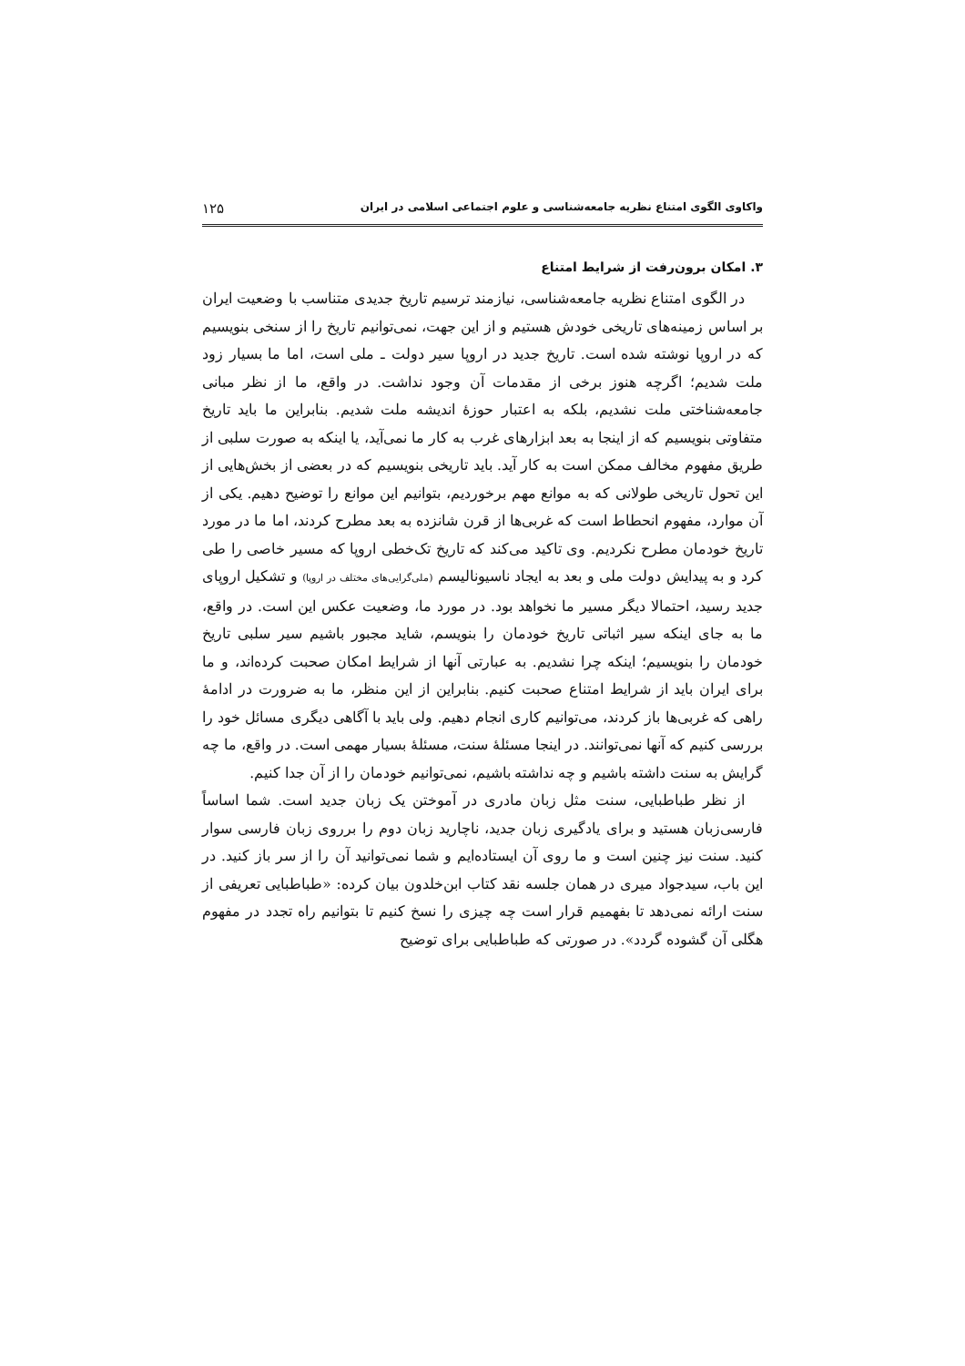واکاوی الگوی امتناع نظریه جامعه‌شناسی و علوم اجتماعی اسلامی در ایران ۱۲۵
۳. امکان برون‌رفت از شرایط امتناع
در الگوی امتناع نظریه جامعه‌شناسی، نیازمند ترسیم تاریخ جدیدی متناسب با وضعیت ایران بر اساس زمینه‌های تاریخی خودش هستیم و از این جهت، نمی‌توانیم تاریخ را از سنخی بنویسیم که در اروپا نوشته شده است. تاریخ جدید در اروپا سیر دولت ـ ملی است، اما ما بسیار زود ملت شدیم؛ اگرچه هنوز برخی از مقدمات آن وجود نداشت. در واقع، ما از نظر مبانی جامعه‌شناختی ملت نشدیم، بلکه به اعتبار حوزهٔ اندیشه ملت شدیم. بنابراین ما باید تاریخ متفاوتی بنویسیم که از اینجا به بعد ابزارهای غرب به کار ما نمی‌آید، یا اینکه به صورت سلبی از طریق مفهوم مخالف ممکن است به کار آید. باید تاریخی بنویسیم که در بعضی از بخش‌هایی از این تحول تاریخی طولانی که به موانع مهم برخوردیم، بتوانیم این موانع را توضیح دهیم. یکی از آن موارد، مفهوم انحطاط است که غربی‌ها از قرن شانزده به بعد مطرح کردند، اما ما در مورد تاریخ خودمان مطرح نکردیم. وی تاکید می‌کند که تاریخ تک‌خطی اروپا که مسیر خاصی را طی کرد و به پیدایش دولت ملی و بعد به ایجاد ناسیونالیسم (ملی‌گرایی‌های مختلف در اروپا) و تشکیل اروپای جدید رسید، احتمالا دیگر مسیر ما نخواهد بود. در مورد ما، وضعیت عکس این است. در واقع، ما به جای اینکه سیر اثباتی تاریخ خودمان را بنویسم، شاید مجبور باشیم سیر سلبی تاریخ خودمان را بنویسیم؛ اینکه چرا نشدیم. به عبارتی آنها از شرایط امکان صحبت کرده‌اند، و ما برای ایران باید از شرایط امتناع صحبت کنیم. بنابراین از این منظر، ما به ضرورت در ادامهٔ راهی که غربی‌ها باز کردند، می‌توانیم کاری انجام دهیم. ولی باید با آگاهی دیگری مسائل خود را بررسی کنیم که آنها نمی‌توانند. در اینجا مسئلهٔ سنت، مسئلهٔ بسیار مهمی است. در واقع، ما چه گرایش به سنت داشته باشیم و چه نداشته باشیم، نمی‌توانیم خودمان را از آن جدا کنیم.
از نظر طباطبایی، سنت مثل زبان مادری در آموختن یک زبان جدید است. شما اساساً فارسی‌زبان هستید و برای یادگیری زبان جدید، ناچارید زبان دوم را برروی زبان فارسی سوار کنید. سنت نیز چنین است و ما روی آن ایستاده‌ایم و شما نمی‌توانید آن را از سر باز کنید. در این باب، سیدجواد میری در همان جلسه نقد کتاب ابن‌خلدون بیان کرده: «طباطبایی تعریفی از سنت ارائه نمی‌دهد تا بفهمیم قرار است چه چیزی را نسخ کنیم تا بتوانیم راه تجدد در مفهوم هگلی آن گشوده گردد». در صورتی که طباطبایی برای توضیح